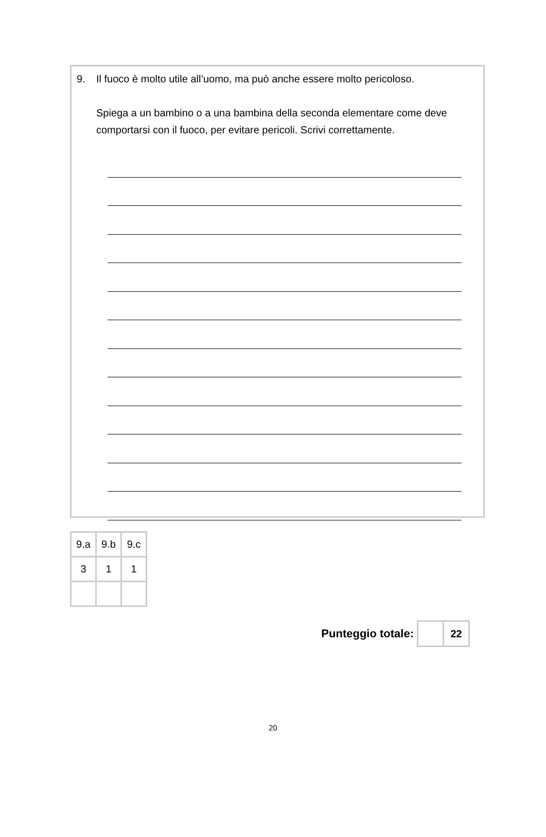9. Il fuoco è molto utile all’uomo, ma può anche essere molto pericoloso.
Spiega a un bambino o a una bambina della seconda elementare come deve comportarsi con il fuoco, per evitare pericoli. Scrivi correttamente.
| 9.a | 9.b | 9.c |
| 3 | 1 | 1 |
Punteggio totale:
| | 22 |
20